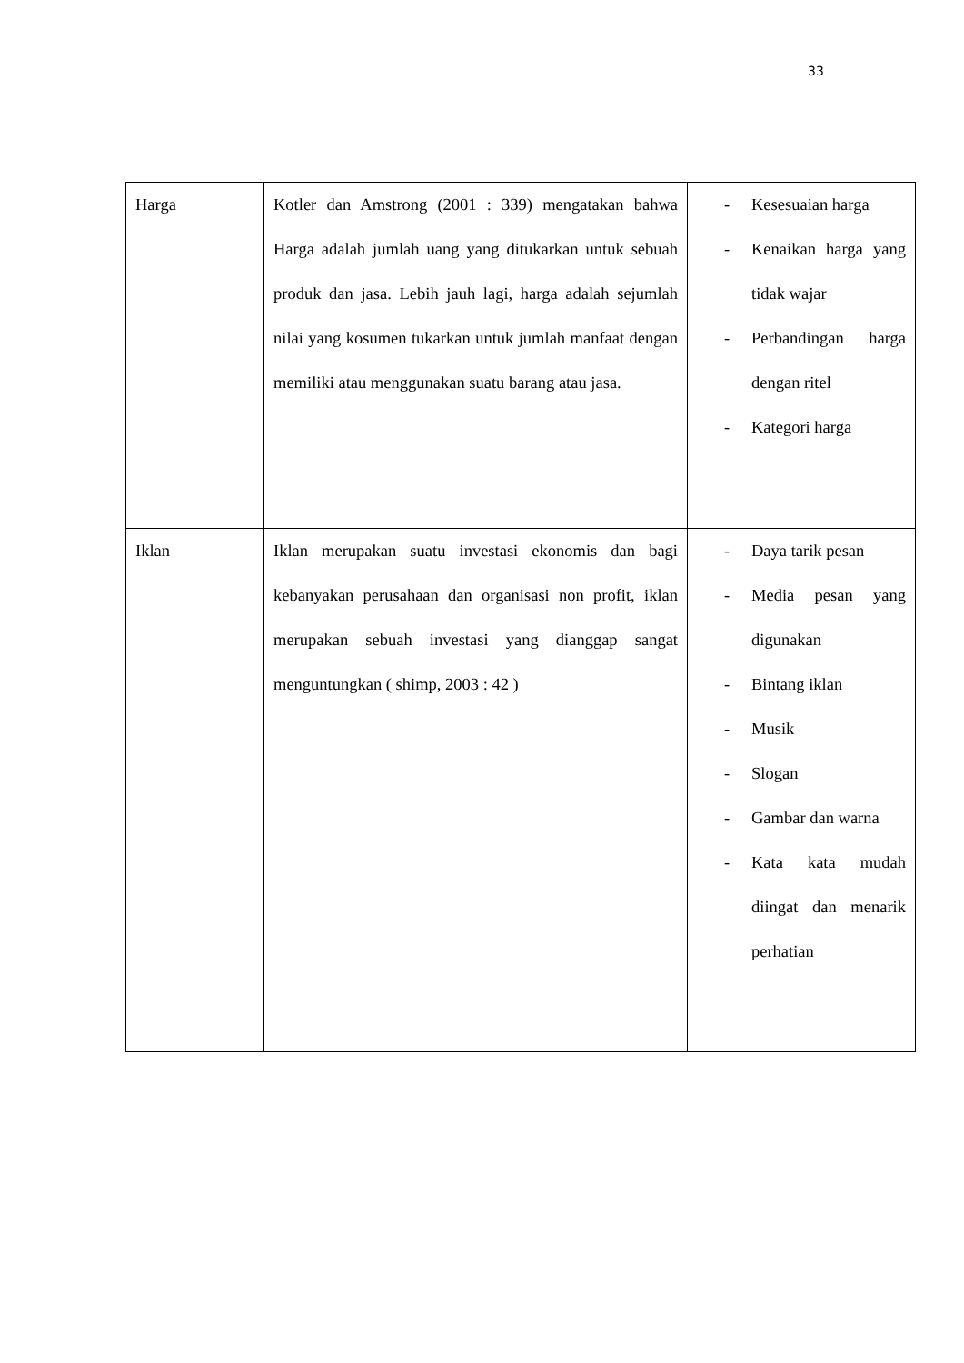33
| Harga | Kotler dan Amstrong (2001 : 339) mengatakan bahwa Harga adalah jumlah uang yang ditukarkan untuk sebuah produk dan jasa. Lebih jauh lagi, harga adalah sejumlah nilai yang kosumen tukarkan untuk jumlah manfaat dengan memiliki atau menggunakan suatu barang atau jasa. | - Kesesuaian harga - Kenaikan harga yang tidak wajar - Perbandingan harga dengan ritel - Kategori harga |
| Iklan | Iklan merupakan suatu investasi ekonomis dan bagi kebanyakan perusahaan dan organisasi non profit, iklan merupakan sebuah investasi yang dianggap sangat menguntungkan ( shimp, 2003 : 42 ) | - Daya tarik pesan - Media pesan yang digunakan - Bintang iklan - Musik - Slogan - Gambar dan warna - Kata kata mudah diingat dan menarik perhatian |